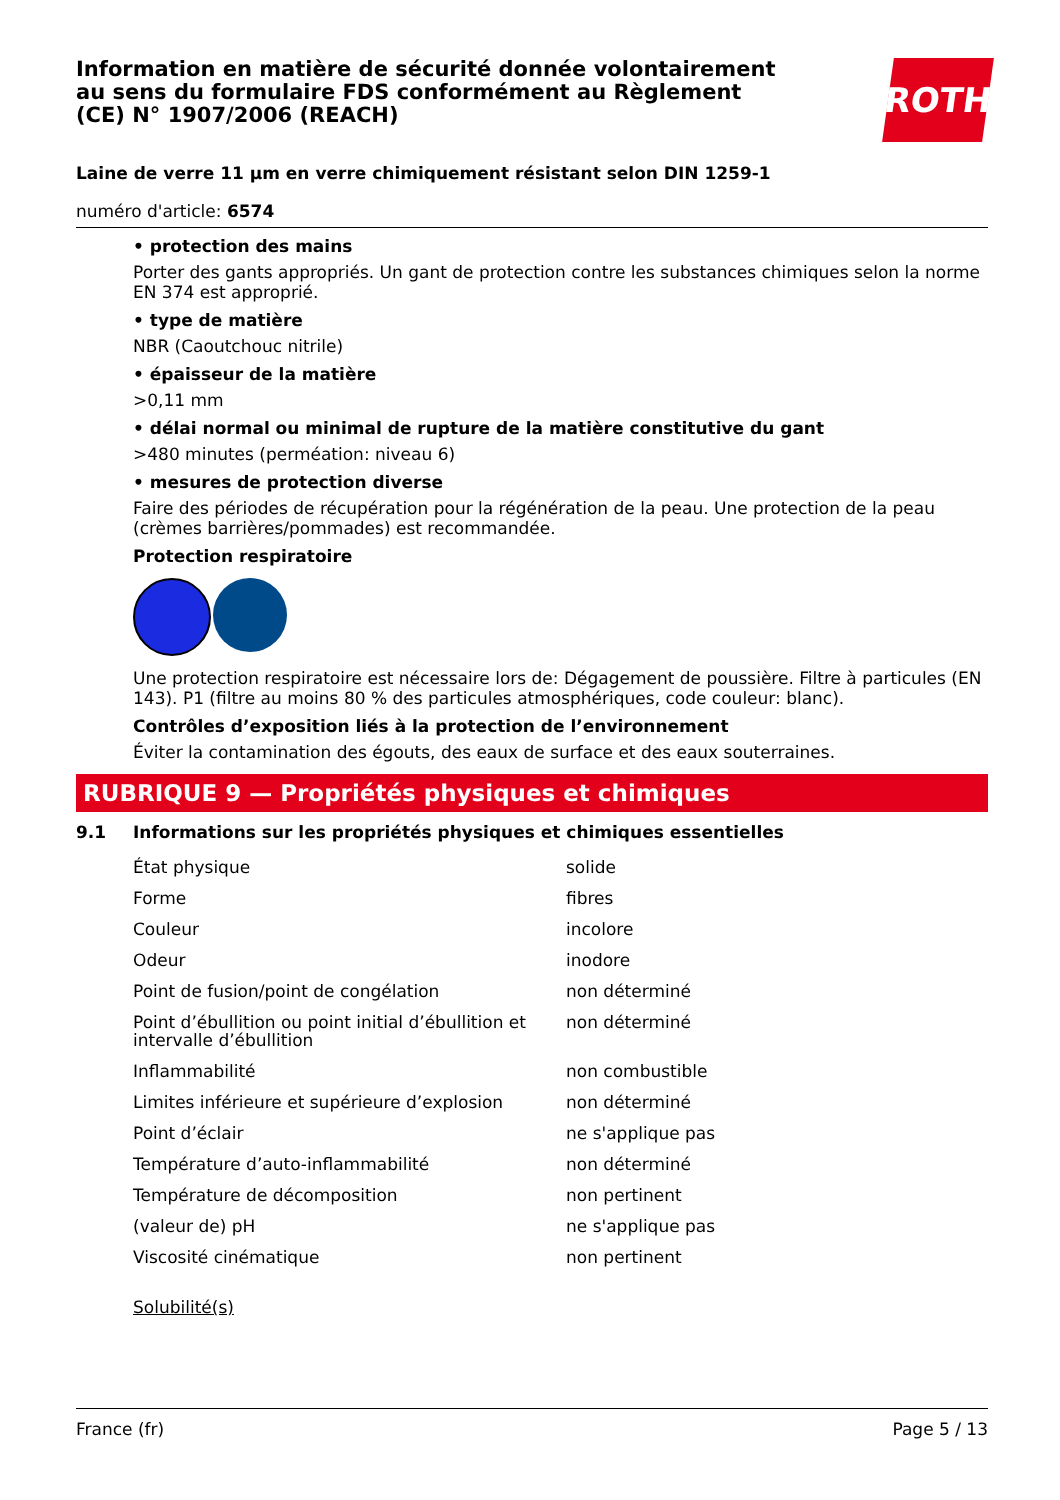Information en matière de sécurité donnée volontairement au sens du formulaire FDS conformément au Règlement (CE) N° 1907/2006 (REACH)
ROTH
Laine de verre 11 µm en verre chimiquement résistant selon DIN 1259-1
numéro d'article: 6574
• protection des mains
Porter des gants appropriés. Un gant de protection contre les substances chimiques selon la norme EN 374 est approprié.
• type de matière
NBR (Caoutchouc nitrile)
• épaisseur de la matière
>0,11 mm
• délai normal ou minimal de rupture de la matière constitutive du gant
>480 minutes (perméation: niveau 6)
• mesures de protection diverse
Faire des périodes de récupération pour la régénération de la peau. Une protection de la peau (crèmes barrières/pommades) est recommandée.
Protection respiratoire
Une protection respiratoire est nécessaire lors de: Dégagement de poussière. Filtre à particules (EN 143). P1 (filtre au moins 80 % des particules atmosphériques, code couleur: blanc).
Contrôles d’exposition liés à la protection de l’environnement
Éviter la contamination des égouts, des eaux de surface et des eaux souterraines.
RUBRIQUE 9 — Propriétés physiques et chimiques
9.1 Informations sur les propriétés physiques et chimiques essentielles
| État physique | solide |
| Forme | fibres |
| Couleur | incolore |
| Odeur | inodore |
| Point de fusion/point de congélation | non déterminé |
| Point d’ébullition ou point initial d’ébullition et intervalle d’ébullition | non déterminé |
| Inflammabilité | non combustible |
| Limites inférieure et supérieure d’explosion | non déterminé |
| Point d’éclair | ne s'applique pas |
| Température d’auto-inflammabilité | non déterminé |
| Température de décomposition | non pertinent |
| (valeur de) pH | ne s'applique pas |
| Viscosité cinématique | non pertinent |
Solubilité(s)
France (fr) Page 5 / 13